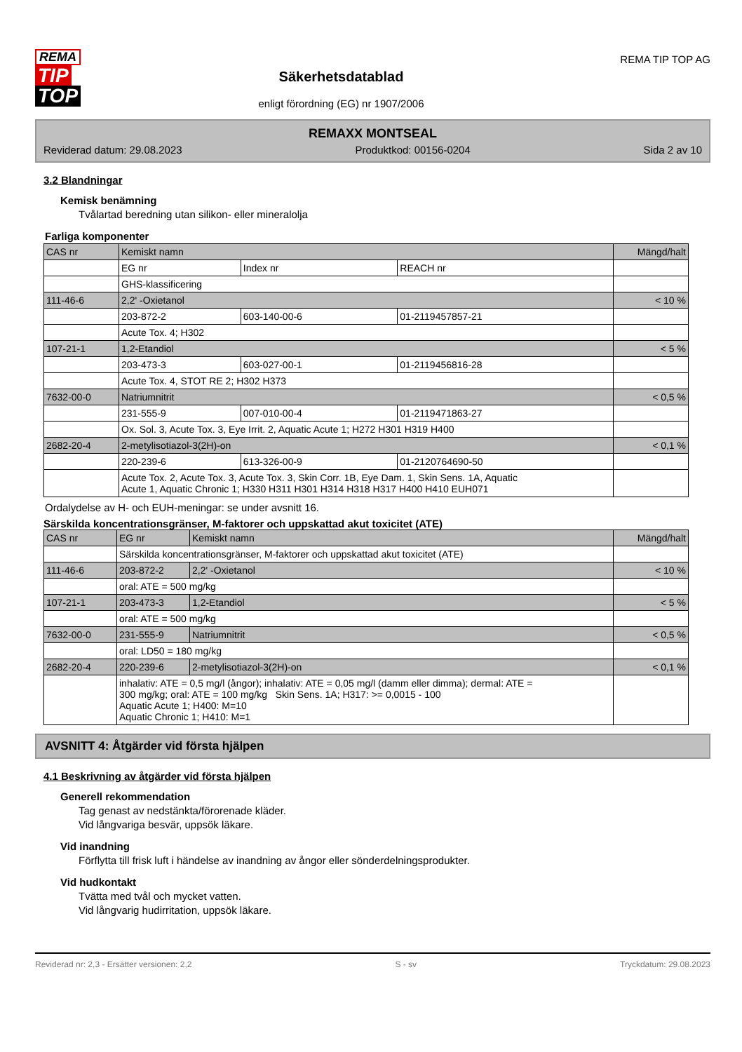REMA
TIP
TOP
Säkerhetsdatablad
enligt förordning (EG) nr 1907/2006
REMA TIP TOP AG
REMAXX MONTSEAL
Reviderad datum: 29.08.2023 Produktkod: 00156-0204 Sida 2 av 10
3.2 Blandningar
Kemisk benämning
Tvålartad beredning utan silikon- eller mineralolja
Farliga komponenter
| CAS nr | Kemiskt namn | | | Mängd/halt |
| --- | --- | --- | --- | --- |
| | EG nr | Index nr | REACH nr | |
| | GHS-klassificering | | | |
| 111-46-6 | 2,2' -Oxietanol | | | < 10 % |
| | 203-872-2 | 603-140-00-6 | 01-2119457857-21 | |
| | Acute Tox. 4; H302 | | | |
| 107-21-1 | 1,2-Etandiol | | | < 5 % |
| | 203-473-3 | 603-027-00-1 | 01-2119456816-28 | |
| | Acute Tox. 4, STOT RE 2; H302 H373 | | | |
| 7632-00-0 | Natriumnitrit | | | < 0,5 % |
| | 231-555-9 | 007-010-00-4 | 01-2119471863-27 | |
| | Ox. Sol. 3, Acute Tox. 3, Eye Irrit. 2, Aquatic Acute 1; H272 H301 H319 H400 | | | |
| 2682-20-4 | 2-metylisotiazol-3(2H)-on | | | < 0,1 % |
| | 220-239-6 | 613-326-00-9 | 01-2120764690-50 | |
| | Acute Tox. 2, Acute Tox. 3, Acute Tox. 3, Skin Corr. 1B, Eye Dam. 1, Skin Sens. 1A, Aquatic Acute 1, Aquatic Chronic 1; H330 H311 H301 H314 H318 H317 H400 H410 EUH071 | | | |
Ordalydelse av H- och EUH-meningar: se under avsnitt 16.
Särskilda koncentrationsgränser, M-faktorer och uppskattad akut toxicitet (ATE)
| CAS nr | EG nr | Kemiskt namn | Mängd/halt |
| --- | --- | --- | --- |
| | Särskilda koncentrationsgränser, M-faktorer och uppskattad akut toxicitet (ATE) | | |
| 111-46-6 | 203-872-2 | 2,2' -Oxietanol | < 10 % |
| | oral: ATE = 500 mg/kg | | |
| 107-21-1 | 203-473-3 | 1,2-Etandiol | < 5 % |
| | oral: ATE = 500 mg/kg | | |
| 7632-00-0 | 231-555-9 | Natriumnitrit | < 0,5 % |
| | oral: LD50 = 180 mg/kg | | |
| 2682-20-4 | 220-239-6 | 2-metylisotiazol-3(2H)-on | < 0,1 % |
| | inhalativ: ATE = 0,5 mg/l (ångor); inhalativ: ATE = 0,05 mg/l (damm eller dimma); dermal: ATE = 300 mg/kg; oral: ATE = 100 mg/kg Skin Sens. 1A; H317: >= 0,0015 - 100 Aquatic Acute 1; H400: M=10 Aquatic Chronic 1; H410: M=1 | | |
AVSNITT 4: Åtgärder vid första hjälpen
4.1 Beskrivning av åtgärder vid första hjälpen
Generell rekommendation
Tag genast av nedstänkta/förorenade kläder.
Vid långvariga besvär, uppsök läkare.
Vid inandning
Förflytta till frisk luft i händelse av inandning av ångor eller sönderdelningsprodukter.
Vid hudkontakt
Tvätta med tvål och mycket vatten.
Vid långvarig hudirritation, uppsök läkare.
Reviderad nr: 2,3 - Ersätter versionen: 2,2 S - sv Tryckdatum: 29.08.2023